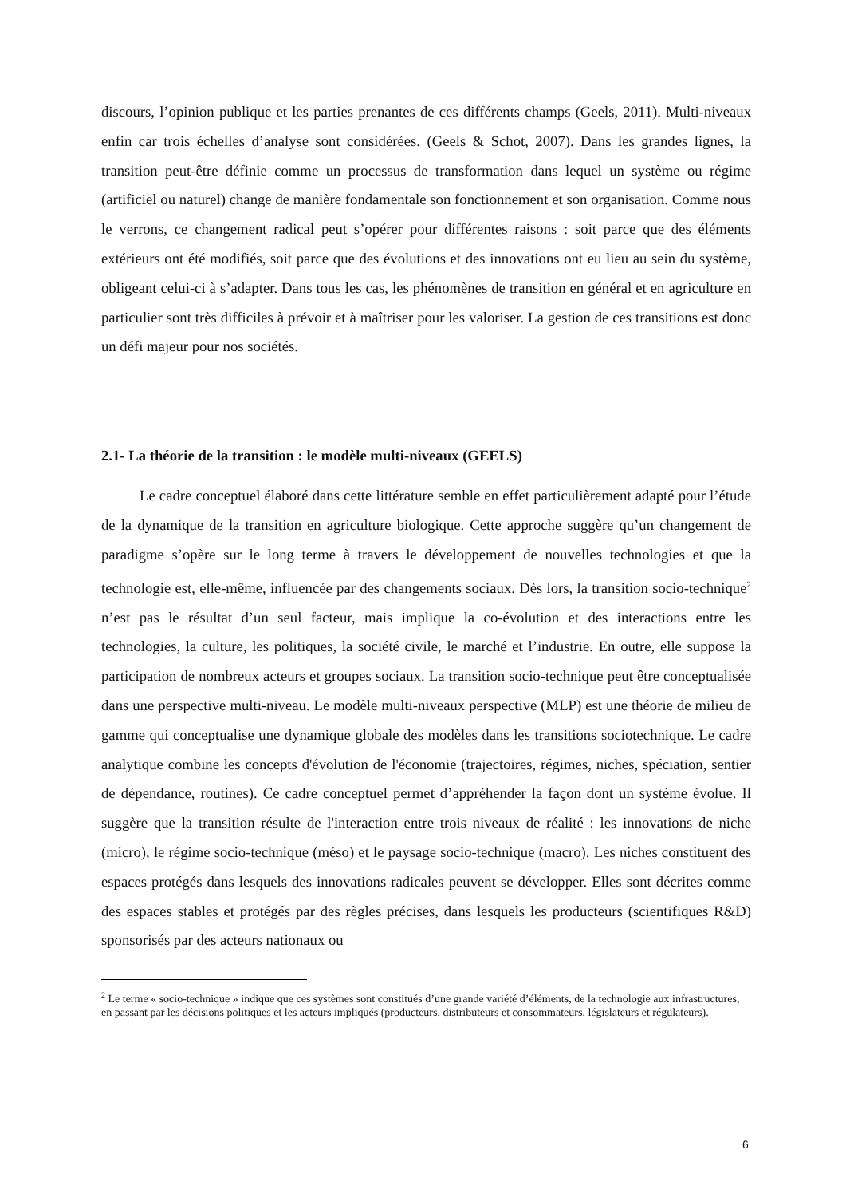discours, l’opinion publique et les parties prenantes de ces différents champs (Geels, 2011). Multi-niveaux enfin car trois échelles d’analyse sont considérées. (Geels & Schot, 2007). Dans les grandes lignes, la transition peut-être définie comme un processus de transformation dans lequel un système ou régime (artificiel ou naturel) change de manière fondamentale son fonctionnement et son organisation. Comme nous le verrons, ce changement radical peut s’opérer pour différentes raisons : soit parce que des éléments extérieurs ont été modifiés, soit parce que des évolutions et des innovations ont eu lieu au sein du système, obligeant celui-ci à s’adapter. Dans tous les cas, les phénomènes de transition en général et en agriculture en particulier sont très difficiles à prévoir et à maîtriser pour les valoriser. La gestion de ces transitions est donc un défi majeur pour nos sociétés.
2.1- La théorie de la transition : le modèle multi-niveaux (GEELS)
Le cadre conceptuel élaboré dans cette littérature semble en effet particulièrement adapté pour l’étude de la dynamique de la transition en agriculture biologique. Cette approche suggère qu’un changement de paradigme s’opère sur le long terme à travers le développement de nouvelles technologies et que la technologie est, elle-même, influencée par des changements sociaux. Dès lors, la transition socio-technique<sup>2</sup> n’est pas le résultat d’un seul facteur, mais implique la co-évolution et des interactions entre les technologies, la culture, les politiques, la société civile, le marché et l’industrie. En outre, elle suppose la participation de nombreux acteurs et groupes sociaux. La transition socio-technique peut être conceptualisée dans une perspective multi-niveau. Le modèle multi-niveaux perspective (MLP) est une théorie de milieu de gamme qui conceptualise une dynamique globale des modèles dans les transitions sociotechnique. Le cadre analytique combine les concepts d'évolution de l'économie (trajectoires, régimes, niches, spéciation, sentier de dépendance, routines). Ce cadre conceptuel permet d’appréhender la façon dont un système évolue. Il suggère que la transition résulte de l'interaction entre trois niveaux de réalité : les innovations de niche (micro), le régime socio-technique (méso) et le paysage socio-technique (macro). Les niches constituent des espaces protégés dans lesquels des innovations radicales peuvent se développer. Elles sont décrites comme des espaces stables et protégés par des règles précises, dans lesquels les producteurs (scientifiques R&D) sponsorisés par des acteurs nationaux ou
<sup>2</sup> Le terme « socio-technique » indique que ces systèmes sont constitués d’une grande variété d’éléments, de la technologie aux infrastructures, en passant par les décisions politiques et les acteurs impliqués (producteurs, distributeurs et consommateurs, législateurs et régulateurs).
6